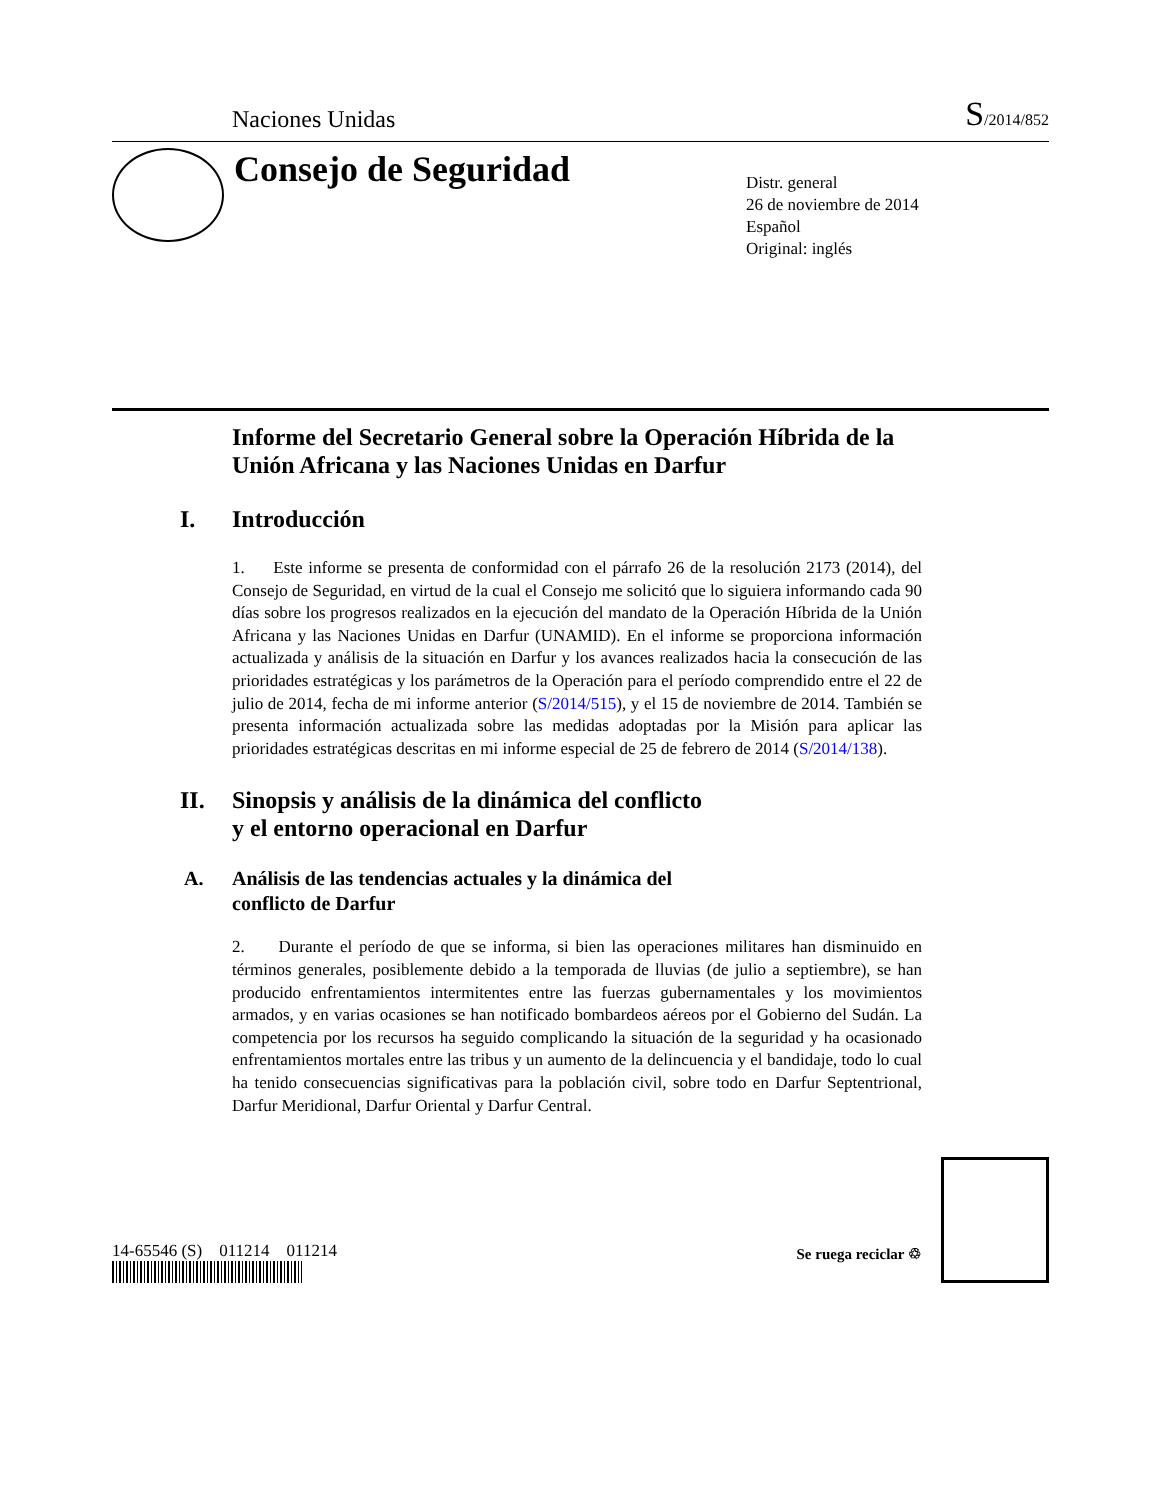Naciones Unidas
S/2014/852
Consejo de Seguridad
Distr. general
26 de noviembre de 2014
Español
Original: inglés
Informe del Secretario General sobre la Operación Híbrida de la Unión Africana y las Naciones Unidas en Darfur
I. Introducción
1. Este informe se presenta de conformidad con el párrafo 26 de la resolución 2173 (2014), del Consejo de Seguridad, en virtud de la cual el Consejo me solicitó que lo siguiera informando cada 90 días sobre los progresos realizados en la ejecución del mandato de la Operación Híbrida de la Unión Africana y las Naciones Unidas en Darfur (UNAMID). En el informe se proporciona información actualizada y análisis de la situación en Darfur y los avances realizados hacia la consecución de las prioridades estratégicas y los parámetros de la Operación para el período comprendido entre el 22 de julio de 2014, fecha de mi informe anterior (S/2014/515), y el 15 de noviembre de 2014. También se presenta información actualizada sobre las medidas adoptadas por la Misión para aplicar las prioridades estratégicas descritas en mi informe especial de 25 de febrero de 2014 (S/2014/138).
II. Sinopsis y análisis de la dinámica del conflicto
y el entorno operacional en Darfur
A. Análisis de las tendencias actuales y la dinámica del
conflicto de Darfur
2. Durante el período de que se informa, si bien las operaciones militares han disminuido en términos generales, posiblemente debido a la temporada de lluvias (de julio a septiembre), se han producido enfrentamientos intermitentes entre las fuerzas gubernamentales y los movimientos armados, y en varias ocasiones se han notificado bombardeos aéreos por el Gobierno del Sudán. La competencia por los recursos ha seguido complicando la situación de la seguridad y ha ocasionado enfrentamientos mortales entre las tribus y un aumento de la delincuencia y el bandidaje, todo lo cual ha tenido consecuencias significativas para la población civil, sobre todo en Darfur Septentrional, Darfur Meridional, Darfur Oriental y Darfur Central.
14-65546 (S) 011214 011214
Se ruega reciclar ♲